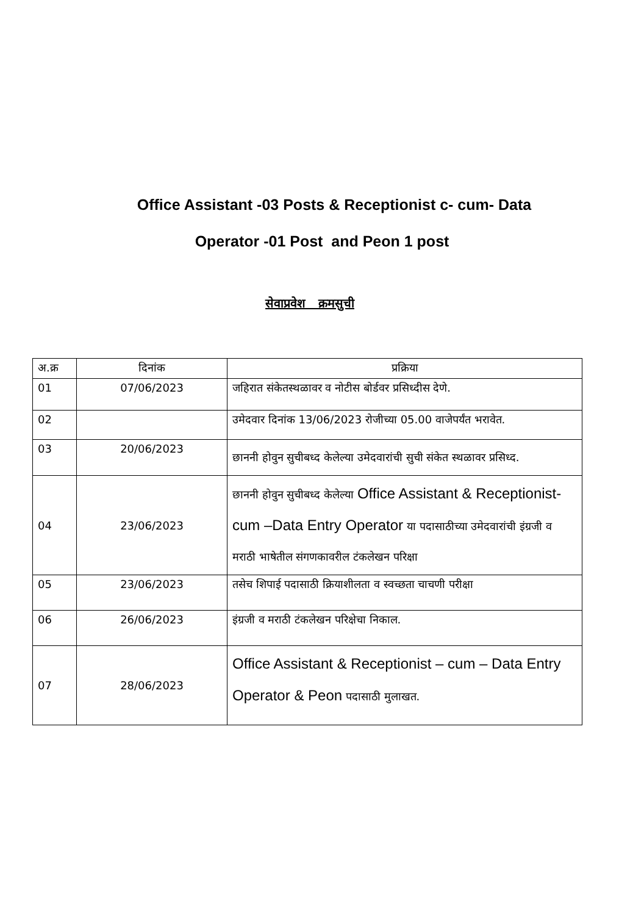Office Assistant -03 Posts & Receptionist c- cum- Data
Operator -01 Post and Peon 1 post
सेवाप्रवेश क्रमसुची
| अ.क्र | दिनांक | प्रक्रिया |
| --- | --- | --- |
| 01 | 07/06/2023 | जहिरात संकेतस्थळावर व नोटीस बोर्डवर प्रसिध्दीस देणे. |
| 02 | | उमेदवार दिनांक 13/06/2023 रोजीच्या 05.00 वाजेपर्यंत भरावेत. |
| 03 | 20/06/2023 | छाननी होवुन सुचीबध्द केलेल्या उमेदवारांची सुची संकेत स्थळावर प्रसिध्द. |
| 04 | 23/06/2023 | छाननी होवुन सुचीबध्द केलेल्या Office Assistant & Receptionist- cum –Data Entry Operator या पदासाठीच्या उमेदवारांची इंग्रजी व मराठी भाषेतील संगणकावरील टंकलेखन परिक्षा |
| 05 | 23/06/2023 | तसेच शिपाई पदासाठी क्रियाशीलता व स्वच्छता चाचणी परीक्षा |
| 06 | 26/06/2023 | इंग्रजी व मराठी टंकलेखन परिक्षेचा निकाल. |
| 07 | 28/06/2023 | Office Assistant & Receptionist – cum – Data Entry Operator & Peon पदासाठी मुलाखत. |